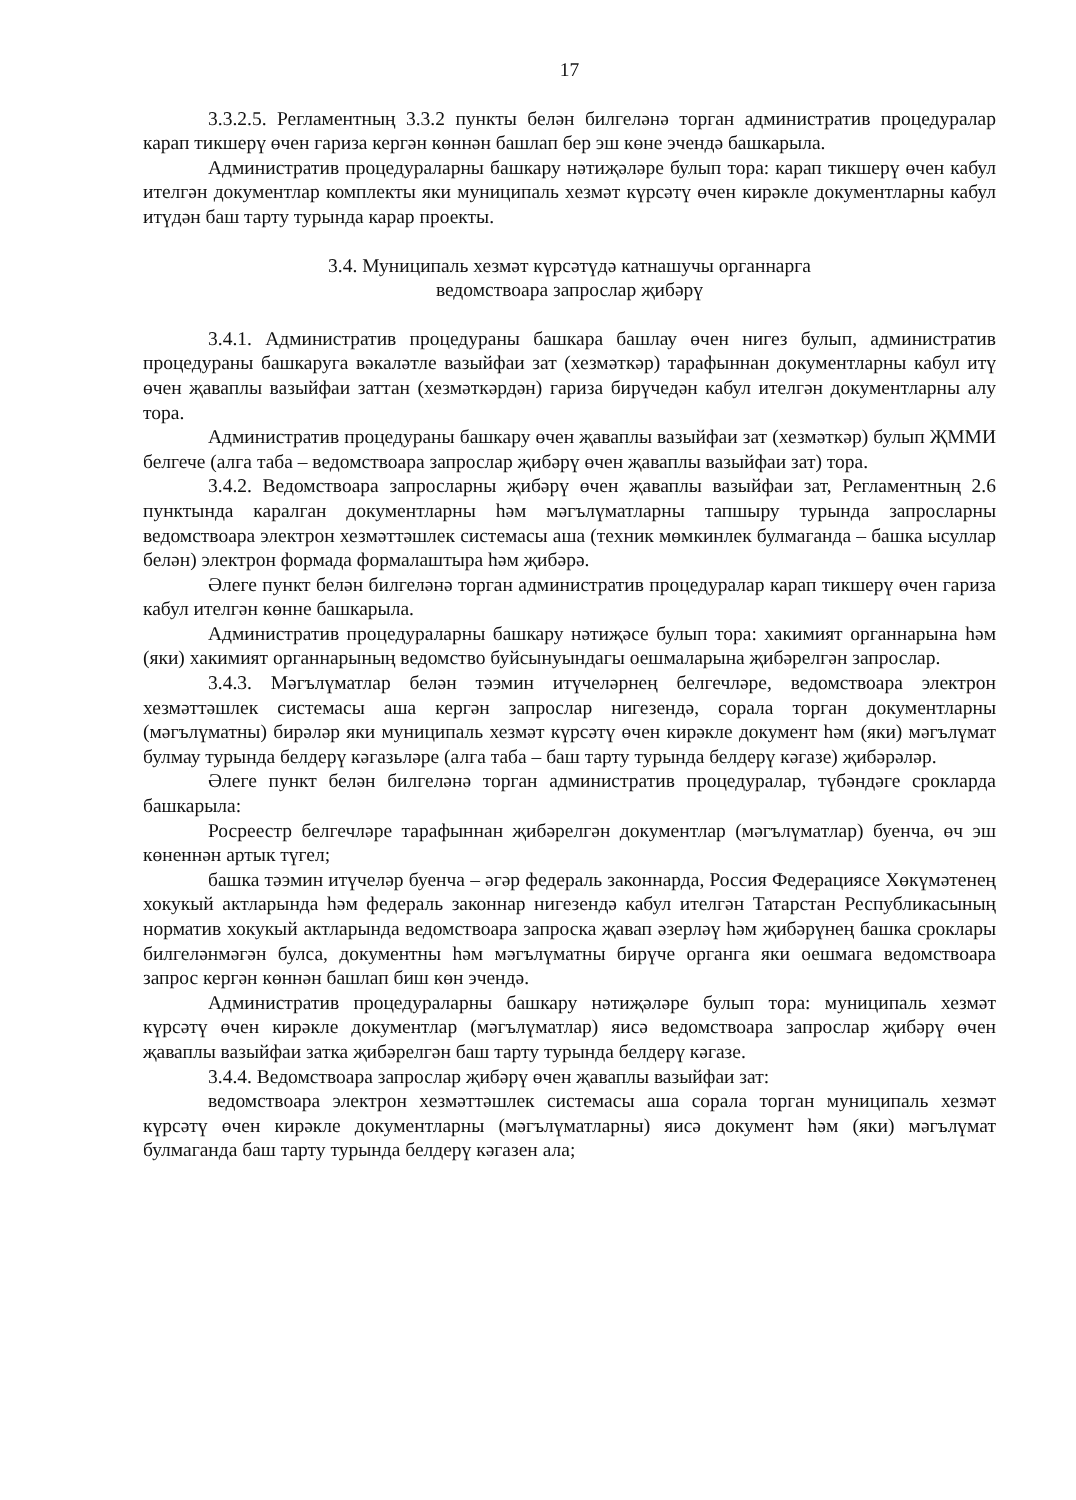17
3.3.2.5. Регламентның 3.3.2 пункты белән билгеләнә торган административ процедуралар карап тикшерү өчен гариза кергән көннән башлап бер эш көне эчендә башкарыла.
Административ процедураларны башкару нәтиҗәләре булып тора: карап тикшерү өчен кабул ителгән документлар комплекты яки муниципаль хезмәт күрсәтү өчен кирәкле документларны кабул итүдән баш тарту турында карар проекты.
3.4. Муниципаль хезмәт күрсәтүдә катнашучы органнарга
ведомствоара запрослар җибәрү
3.4.1. Административ процедураны башкара башлау өчен нигез булып, административ процедураны башкаруга вәкаләтле вазыйфаи зат (хезмәткәр) тарафыннан документларны кабул итү өчен җаваплы вазыйфаи заттан (хезмәткәрдән) гариза бирүчедән кабул ителгән документларны алу тора.
Административ процедураны башкару өчен җаваплы вазыйфаи зат (хезмәткәр) булып ҖММИ белгече (алга таба – ведомствоара запрослар җибәрү өчен җаваплы вазыйфаи зат) тора.
3.4.2. Ведомствоара запросларны җибәрү өчен җаваплы вазыйфаи зат, Регламентның 2.6 пунктында каралган документларны һәм мәгълүматларны тапшыру турында запросларны ведомствоара электрон хезмәттәшлек системасы аша (техник мөмкинлек булмаганда – башка ысуллар белән) электрон формада формалаштыра һәм җибәрә.
Әлеге пункт белән билгеләнә торган административ процедуралар карап тикшерү өчен гариза кабул ителгән көнне башкарыла.
Административ процедураларны башкару нәтиҗәсе булып тора: хакимият органнарына һәм (яки) хакимият органнарының ведомство буйсынуындагы оешмаларына җибәрелгән запрослар.
3.4.3. Мәгълүматлар белән тәэмин итүчеләрнең белгечләре, ведомствоара электрон хезмәттәшлек системасы аша кергән запрослар нигезендә, сорала торган документларны (мәгълүматны) бирәләр яки муниципаль хезмәт күрсәтү өчен кирәкле документ һәм (яки) мәгълүмат булмау турында белдерү кәгазьләре (алга таба – баш тарту турында белдерү кәгазе) җибәрәләр.
Әлеге пункт белән билгеләнә торган административ процедуралар, түбәндәге срокларда башкарыла:
Росреестр белгечләре тарафыннан җибәрелгән документлар (мәгълүматлар) буенча, өч эш көненнән артык түгел;
башка тәэмин итүчеләр буенча – әгәр федераль законнарда, Россия Федерациясе Хөкүмәтенең хокукый актларында һәм федераль законнар нигезендә кабул ителгән Татарстан Республикасының норматив хокукый актларында ведомствоара запроска җавап әзерләү һәм җибәрүнең башка сроклары билгеләнмәгән булса, документны һәм мәгълүматны бирүче органга яки оешмага ведомствоара запрос кергән көннән башлап биш көн эчендә.
Административ процедураларны башкару нәтиҗәләре булып тора: муниципаль хезмәт күрсәтү өчен кирәкле документлар (мәгълүматлар) яисә ведомствоара запрослар җибәрү өчен җаваплы вазыйфаи затка җибәрелгән баш тарту турында белдерү кәгазе.
3.4.4. Ведомствоара запрослар җибәрү өчен җаваплы вазыйфаи зат:
ведомствоара электрон хезмәттәшлек системасы аша сорала торган муниципаль хезмәт күрсәтү өчен кирәкле документларны (мәгълүматларны) яисә документ һәм (яки) мәгълүмат булмаганда баш тарту турында белдерү кәгазен ала;